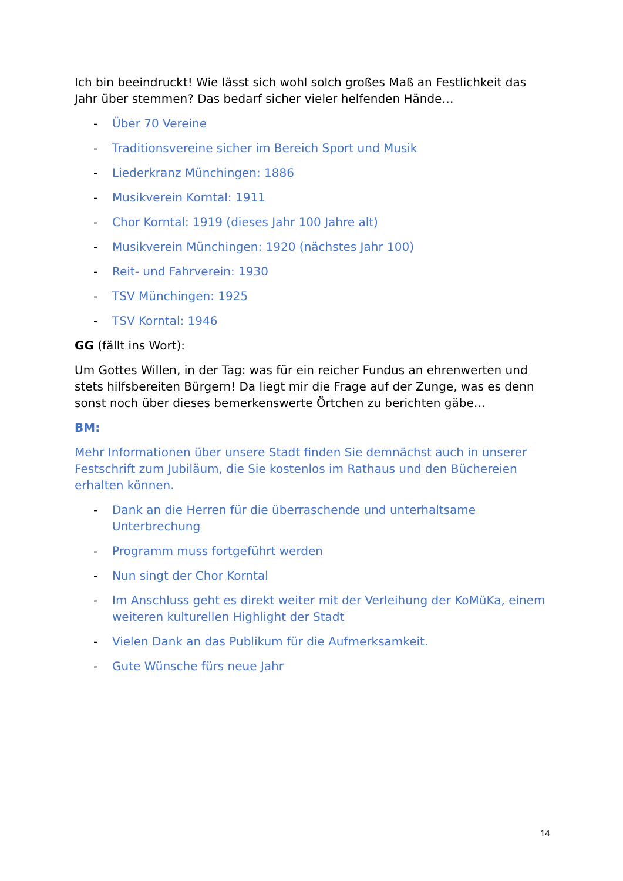Ich bin beeindruckt! Wie lässt sich wohl solch großes Maß an Festlichkeit das Jahr über stemmen? Das bedarf sicher vieler helfenden Hände…
- Über 70 Vereine
- Traditionsvereine sicher im Bereich Sport und Musik
- Liederkranz Münchingen: 1886
- Musikverein Korntal: 1911
- Chor Korntal: 1919 (dieses Jahr 100 Jahre alt)
- Musikverein Münchingen: 1920 (nächstes Jahr 100)
- Reit- und Fahrverein: 1930
- TSV Münchingen: 1925
- TSV Korntal: 1946
GG (fällt ins Wort):
Um Gottes Willen, in der Tag: was für ein reicher Fundus an ehrenwerten und stets hilfsbereiten Bürgern! Da liegt mir die Frage auf der Zunge, was es denn sonst noch über dieses bemerkenswerte Örtchen zu berichten gäbe…
BM:
Mehr Informationen über unsere Stadt finden Sie demnächst auch in unserer Festschrift zum Jubiläum, die Sie kostenlos im Rathaus und den Büchereien erhalten können.
- Dank an die Herren für die überraschende und unterhaltsame Unterbrechung
- Programm muss fortgeführt werden
- Nun singt der Chor Korntal
- Im Anschluss geht es direkt weiter mit der Verleihung der KoMüKa, einem weiteren kulturellen Highlight der Stadt
- Vielen Dank an das Publikum für die Aufmerksamkeit.
- Gute Wünsche fürs neue Jahr
14